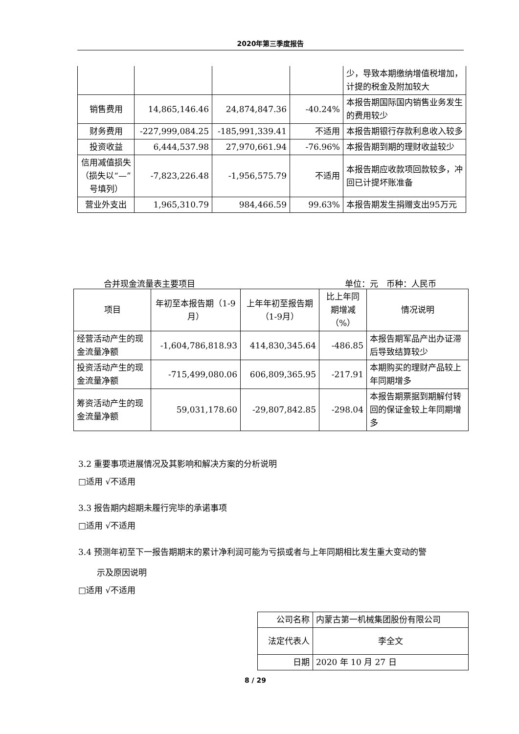2020年第三季度报告
| | | | | 少，导致本期缴纳增值税增加，计提的税金及附加较大 |
| 销售费用 | 14,865,146.46 | 24,874,847.36 | -40.24% | 本报告期国际国内销售业务发生的费用较少 |
| 财务费用 | -227,999,084.25 | -185,991,339.41 | 不适用 | 本报告期银行存款利息收入较多 |
| 投资收益 | 6,444,537.98 | 27,970,661.94 | -76.96% | 本报告期到期的理财收益较少 |
| 信用减值损失（损失以“—”号填列） | -7,823,226.48 | -1,956,575.79 | 不适用 | 本报告期应收款项回款较多，冲回已计提坏账准备 |
| 营业外支出 | 1,965,310.79 | 984,466.59 | 99.63% | 本报告期发生捐赠支出95万元 |
合并现金流量表主要项目 单位：元　币种：人民币
| 项目 | 年初至本报告期（1-9月） | 上年年初至报告期（1-9月） | 比上年同期增减（%） | 情况说明 |
| --- | --- | --- | --- | --- |
| 经营活动产生的现金流量净额 | -1,604,786,818.93 | 414,830,345.64 | -486.85 | 本报告期军品产出办证滞后导致结算较少 |
| 投资活动产生的现金流量净额 | -715,499,080.06 | 606,809,365.95 | -217.91 | 本期购买的理财产品较上年同期增多 |
| 筹资活动产生的现金流量净额 | 59,031,178.60 | -29,807,842.85 | -298.04 | 本报告期票据到期解付转回的保证金较上年同期增多 |
3.2 重要事项进展情况及其影响和解决方案的分析说明
□适用 √不适用
3.3 报告期内超期未履行完毕的承诺事项
□适用 √不适用
3.4 预测年初至下一报告期期末的累计净利润可能为亏损或者与上年同期相比发生重大变动的警
示及原因说明
□适用 √不适用
| 公司名称 | 内蒙古第一机械集团股份有限公司 |
| 法定代表人 | 李全文 |
| 日期 | 2020 年 10 月 27 日 |
8 / 29